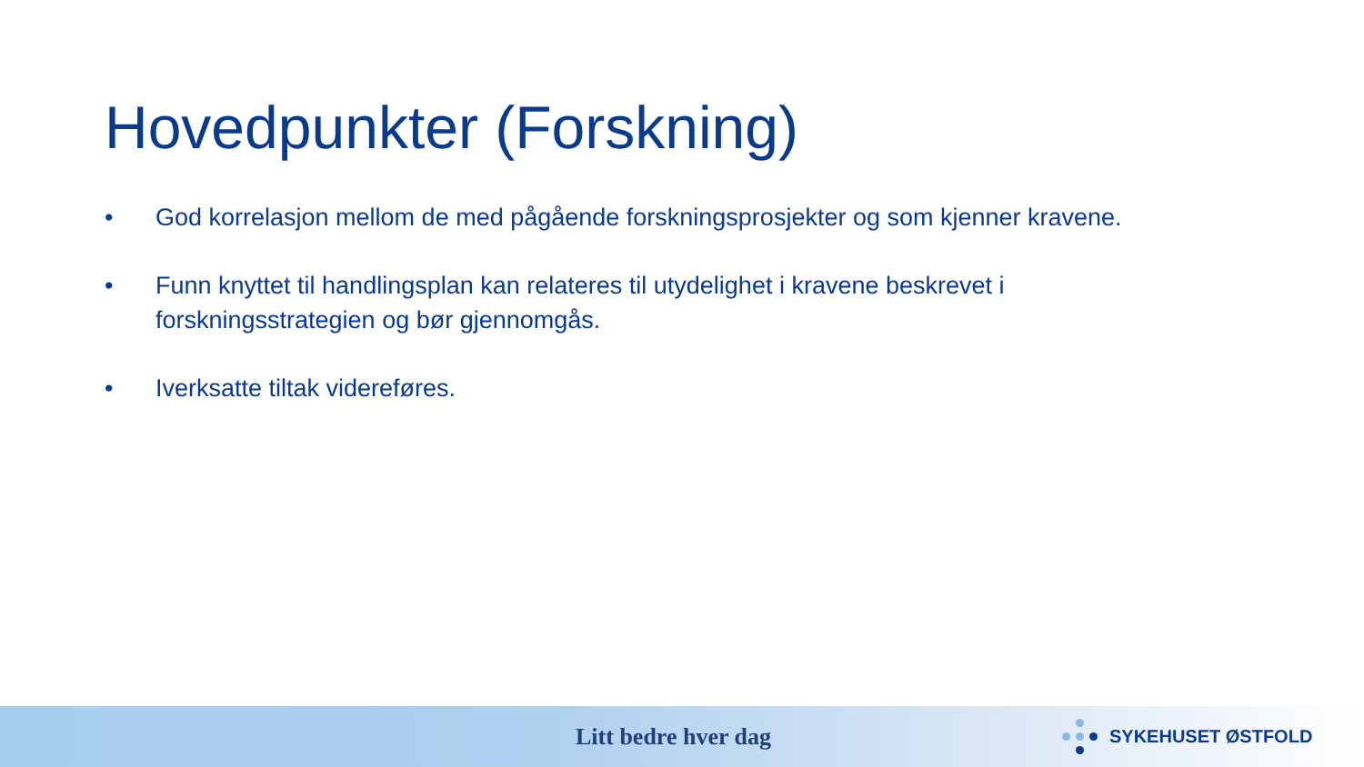Hovedpunkter (Forskning)
• God korrelasjon mellom de med pågående forskningsprosjekter og som kjenner kravene.
• Funn knyttet til handlingsplan kan relateres til utydelighet i kravene beskrevet i forskningsstrategien og bør gjennomgås.
• Iverksatte tiltak videreføres.
Litt bedre hver dag
SYKEHUSET ØSTFOLD